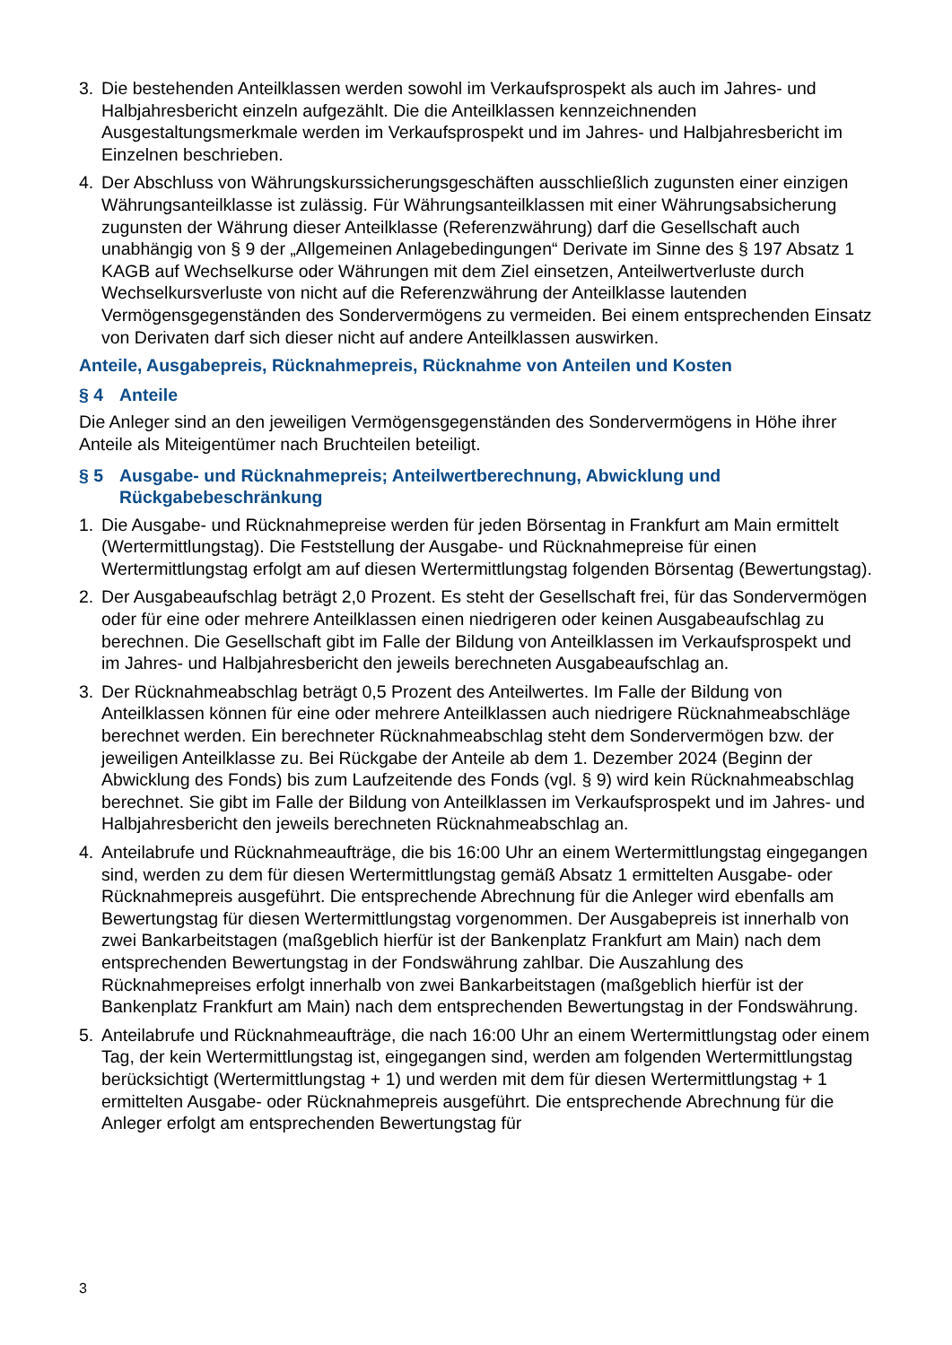3. Die bestehenden Anteilklassen werden sowohl im Verkaufsprospekt als auch im Jahres- und Halbjahresbericht einzeln aufgezählt. Die die Anteilklassen kennzeichnenden Ausgestaltungsmerkmale werden im Verkaufsprospekt und im Jahres- und Halbjahresbericht im Einzelnen beschrieben.
4. Der Abschluss von Währungskurssicherungsgeschäften ausschließlich zugunsten einer einzigen Währungsanteilklasse ist zulässig. Für Währungsanteilklassen mit einer Währungsabsicherung zugunsten der Währung dieser Anteilklasse (Referenzwährung) darf die Gesellschaft auch unabhängig von § 9 der „Allgemeinen Anlagebedingungen“ Derivate im Sinne des § 197 Absatz 1 KAGB auf Wechselkurse oder Währungen mit dem Ziel einsetzen, Anteilwertverluste durch Wechselkursverluste von nicht auf die Referenzwährung der Anteilklasse lautenden Vermögensgegenständen des Sondervermögens zu vermeiden. Bei einem entsprechenden Einsatz von Derivaten darf sich dieser nicht auf andere Anteilklassen auswirken.
Anteile, Ausgabepreis, Rücknahmepreis, Rücknahme von Anteilen und Kosten
§ 4 Anteile
Die Anleger sind an den jeweiligen Vermögensgegenständen des Sondervermögens in Höhe ihrer Anteile als Miteigentümer nach Bruchteilen beteiligt.
§ 5 Ausgabe- und Rücknahmepreis; Anteilwertberechnung, Abwicklung und Rückgabebeschränkung
1. Die Ausgabe- und Rücknahmepreise werden für jeden Börsentag in Frankfurt am Main ermittelt (Wertermittlungstag). Die Feststellung der Ausgabe- und Rücknahmepreise für einen Wertermittlungstag erfolgt am auf diesen Wertermittlungstag folgenden Börsentag (Bewertungstag).
2. Der Ausgabeaufschlag beträgt 2,0 Prozent. Es steht der Gesellschaft frei, für das Sondervermögen oder für eine oder mehrere Anteilklassen einen niedrigeren oder keinen Ausgabeaufschlag zu berechnen. Die Gesellschaft gibt im Falle der Bildung von Anteilklassen im Verkaufsprospekt und im Jahres- und Halbjahresbericht den jeweils berechneten Ausgabeaufschlag an.
3. Der Rücknahmeabschlag beträgt 0,5 Prozent des Anteilwertes. Im Falle der Bildung von Anteilklassen können für eine oder mehrere Anteilklassen auch niedrigere Rücknahmeabschläge berechnet werden. Ein berechneter Rücknahmeabschlag steht dem Sondervermögen bzw. der jeweiligen Anteilklasse zu. Bei Rückgabe der Anteile ab dem 1. Dezember 2024 (Beginn der Abwicklung des Fonds) bis zum Laufzeitende des Fonds (vgl. § 9) wird kein Rücknahmeabschlag berechnet. Sie gibt im Falle der Bildung von Anteilklassen im Verkaufsprospekt und im Jahres- und Halbjahresbericht den jeweils berechneten Rücknahmeabschlag an.
4. Anteilabrufe und Rücknahmeaufträge, die bis 16:00 Uhr an einem Wertermittlungstag eingegangen sind, werden zu dem für diesen Wertermittlungstag gemäß Absatz 1 ermittelten Ausgabe- oder Rücknahmepreis ausgeführt. Die entsprechende Abrechnung für die Anleger wird ebenfalls am Bewertungstag für diesen Wertermittlungstag vorgenommen. Der Ausgabepreis ist innerhalb von zwei Bankarbeitstagen (maßgeblich hierfür ist der Bankenplatz Frankfurt am Main) nach dem entsprechenden Bewertungstag in der Fondswährung zahlbar. Die Auszahlung des Rücknahmepreises erfolgt innerhalb von zwei Bankarbeitstagen (maßgeblich hierfür ist der Bankenplatz Frankfurt am Main) nach dem entsprechenden Bewertungstag in der Fondswährung.
5. Anteilabrufe und Rücknahmeaufträge, die nach 16:00 Uhr an einem Wertermittlungstag oder einem Tag, der kein Wertermittlungstag ist, eingegangen sind, werden am folgenden Wertermittlungstag berücksichtigt (Wertermittlungstag + 1) und werden mit dem für diesen Wertermittlungstag + 1 ermittelten Ausgabe- oder Rücknahmepreis ausgeführt. Die entsprechende Abrechnung für die Anleger erfolgt am entsprechenden Bewertungstag für
3